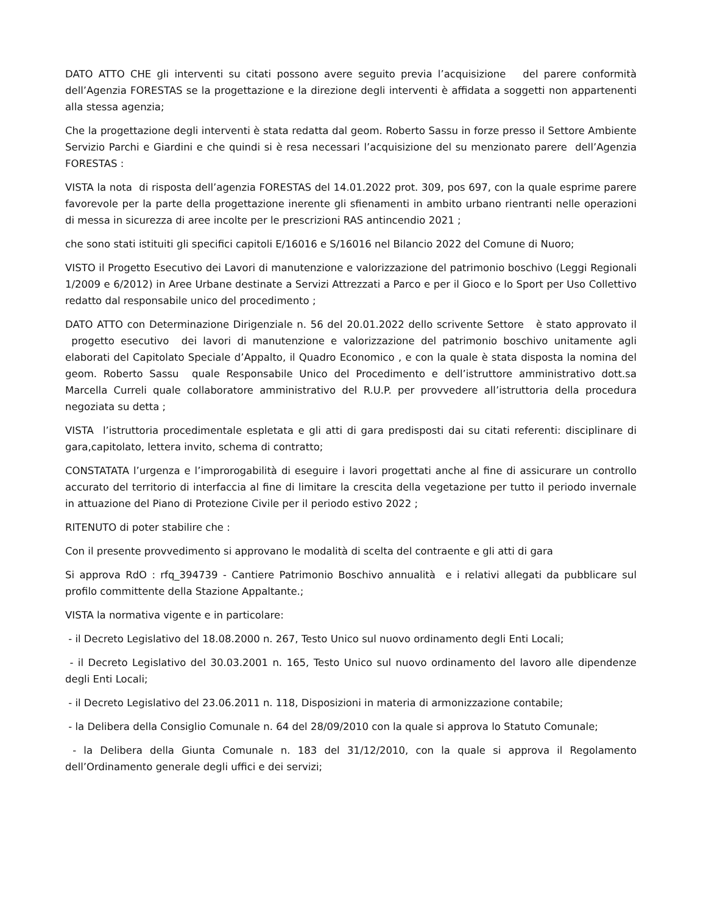DATO ATTO CHE gli interventi su citati possono avere seguito previa l’acquisizione del parere conformità dell’Agenzia FORESTAS se la progettazione e la direzione degli interventi è affidata a soggetti non appartenenti alla stessa agenzia;
Che la progettazione degli interventi è stata redatta dal geom. Roberto Sassu in forze presso il Settore Ambiente Servizio Parchi e Giardini e che quindi si è resa necessari l’acquisizione del su menzionato parere dell’Agenzia FORESTAS :
VISTA la nota di risposta dell’agenzia FORESTAS del 14.01.2022 prot. 309, pos 697, con la quale esprime parere favorevole per la parte della progettazione inerente gli sfienamenti in ambito urbano rientranti nelle operazioni di messa in sicurezza di aree incolte per le prescrizioni RAS antincendio 2021 ;
che sono stati istituiti gli specifici capitoli E/16016 e S/16016 nel Bilancio 2022 del Comune di Nuoro;
VISTO il Progetto Esecutivo dei Lavori di manutenzione e valorizzazione del patrimonio boschivo (Leggi Regionali 1/2009 e 6/2012) in Aree Urbane destinate a Servizi Attrezzati a Parco e per il Gioco e lo Sport per Uso Collettivo redatto dal responsabile unico del procedimento ;
DATO ATTO con Determinazione Dirigenziale n. 56 del 20.01.2022 dello scrivente Settore è stato approvato il progetto esecutivo dei lavori di manutenzione e valorizzazione del patrimonio boschivo unitamente agli elaborati del Capitolato Speciale d’Appalto, il Quadro Economico , e con la quale è stata disposta la nomina del geom. Roberto Sassu quale Responsabile Unico del Procedimento e dell’istruttore amministrativo dott.sa Marcella Curreli quale collaboratore amministrativo del R.U.P. per provvedere all’istruttoria della procedura negoziata su detta ;
VISTA l’istruttoria procedimentale espletata e gli atti di gara predisposti dai su citati referenti: disciplinare di gara,capitolato, lettera invito, schema di contratto;
CONSTATATA l’urgenza e l’improrogabilità di eseguire i lavori progettati anche al fine di assicurare un controllo accurato del territorio di interfaccia al fine di limitare la crescita della vegetazione per tutto il periodo invernale in attuazione del Piano di Protezione Civile per il periodo estivo 2022 ;
RITENUTO di poter stabilire che :
Con il presente provvedimento si approvano le modalità di scelta del contraente e gli atti di gara
Si approva RdO : rfq_394739 - Cantiere Patrimonio Boschivo annualità e i relativi allegati da pubblicare sul profilo committente della Stazione Appaltante.;
VISTA la normativa vigente e in particolare:
- il Decreto Legislativo del 18.08.2000 n. 267, Testo Unico sul nuovo ordinamento degli Enti Locali;
- il Decreto Legislativo del 30.03.2001 n. 165, Testo Unico sul nuovo ordinamento del lavoro alle dipendenze degli Enti Locali;
- il Decreto Legislativo del 23.06.2011 n. 118, Disposizioni in materia di armonizzazione contabile;
- la Delibera della Consiglio Comunale n. 64 del 28/09/2010 con la quale si approva lo Statuto Comunale;
- la Delibera della Giunta Comunale n. 183 del 31/12/2010, con la quale si approva il Regolamento dell’Ordinamento generale degli uffici e dei servizi;